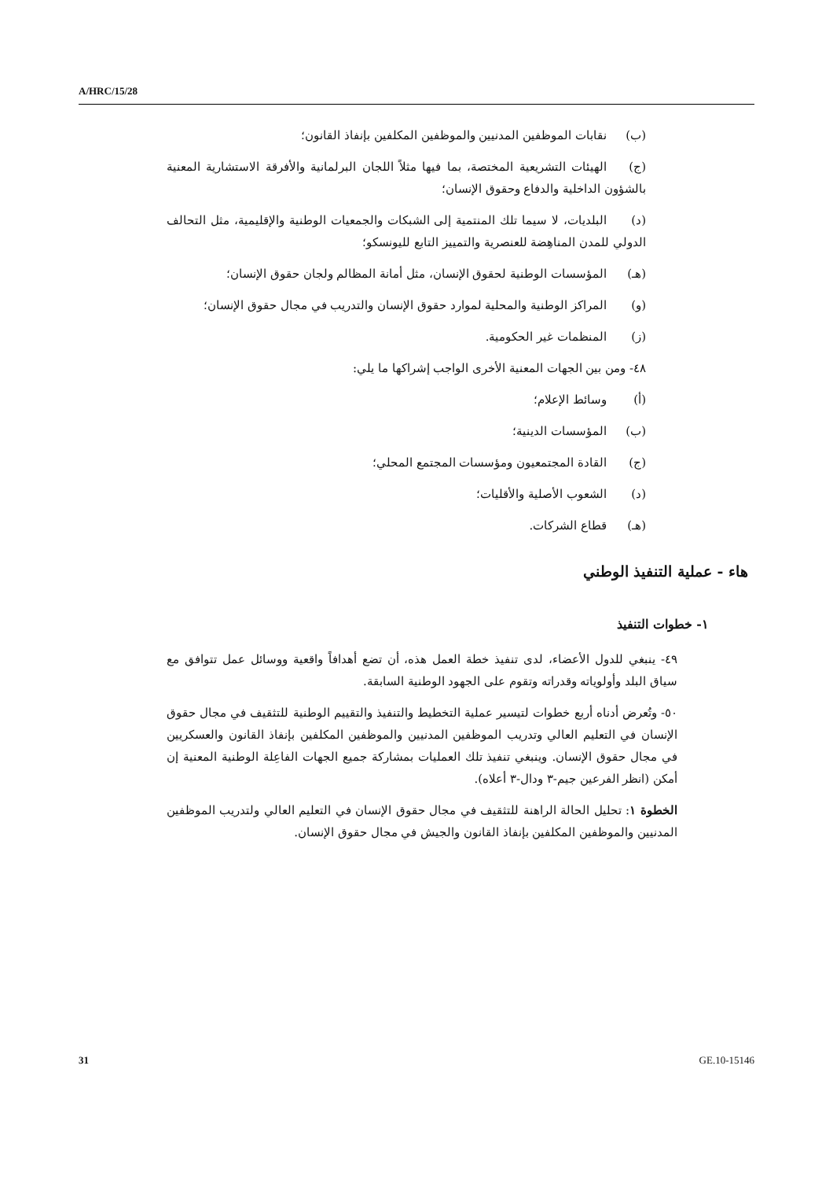A/HRC/15/28
(ب) نقابات الموظفين المدنيين والموظفين المكلفين بإنفاذ القانون؛
(ج) الهيئات التشريعية المختصة، بما فيها مثلاً اللجان البرلمانية والأفرقة الاستشارية المعنية بالشؤون الداخلية والدفاع وحقوق الإنسان؛
(د) البلديات، لا سيما تلك المنتمية إلى الشبكات والجمعيات الوطنية والإقليمية، مثل التحالف الدولي للمدن المناهِضة للعنصرية والتمييز التابع لليونسكو؛
(هـ) المؤسسات الوطنية لحقوق الإنسان، مثل أمانة المظالم ولجان حقوق الإنسان؛
(و) المراكز الوطنية والمحلية لموارد حقوق الإنسان والتدريب في مجال حقوق الإنسان؛
(ز) المنظمات غير الحكومية.
٤٨- ومن بين الجهات المعنية الأخرى الواجب إشراكها ما يلي:
(أ) وسائط الإعلام؛
(ب) المؤسسات الدينية؛
(ج) القادة المجتمعيون ومؤسسات المجتمع المحلي؛
(د) الشعوب الأصلية والأقليات؛
(هـ) قطاع الشركات.
هاء - عملية التنفيذ الوطني
١- خطوات التنفيذ
٤٩- ينبغي للدول الأعضاء، لدى تنفيذ خطة العمل هذه، أن تضع أهدافاً واقعية ووسائل عمل تتوافق مع سياق البلد وأولوياته وقدراته وتقوم على الجهود الوطنية السابقة.
٥٠- وتُعرض أدناه أربع خطوات لتيسير عملية التخطيط والتنفيذ والتقييم الوطنية للتثقيف في مجال حقوق الإنسان في التعليم العالي وتدريب الموظفين المدنيين والموظفين المكلفين بإنفاذ القانون والعسكريين في مجال حقوق الإنسان. وينبغي تنفيذ تلك العمليات بمشاركة جميع الجهات الفاعِلة الوطنية المعنية إن أمكن (انظر الفرعين جيم-٣ ودال-٣ أعلاه).
الخطوة ١: تحليل الحالة الراهنة للتثقيف في مجال حقوق الإنسان في التعليم العالي ولتدريب الموظفين المدنيين والموظفين المكلفين بإنفاذ القانون والجيش في مجال حقوق الإنسان.
31 GE.10-15146